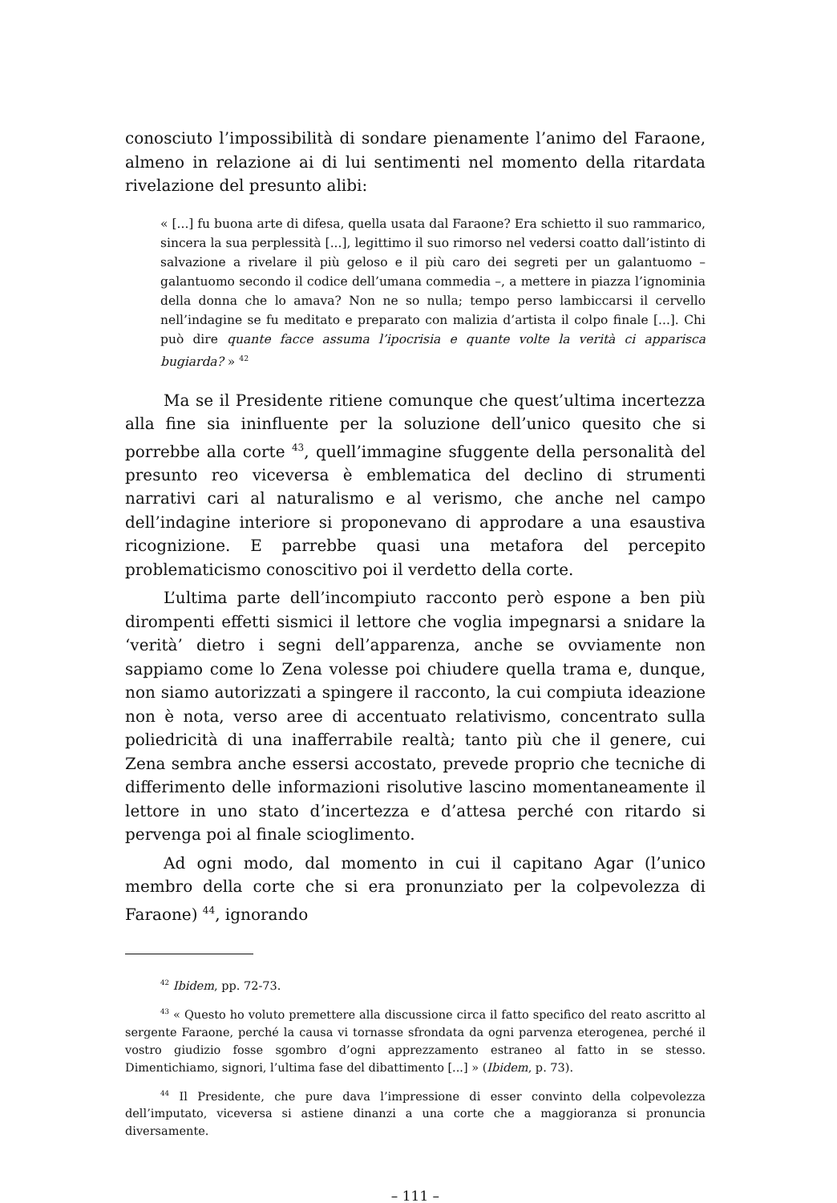conosciuto l’impossibilità di sondare pienamente l’animo del Faraone, almeno in relazione ai di lui sentimenti nel momento della ritardata rivelazione del presunto alibi:
« [...] fu buona arte di difesa, quella usata dal Faraone? Era schietto il suo rammarico, sincera la sua perplessità [...], legittimo il suo rimorso nel vedersi coatto dall’istinto di salvazione a rivelare il più geloso e il più caro dei segreti per un galantuomo – galantuomo secondo il codice dell’umana commedia –, a mettere in piazza l’ignominia della donna che lo amava? Non ne so nulla; tempo perso lambiccarsi il cervello nell’indagine se fu meditato e preparato con malizia d’artista il colpo finale [...]. Chi può dire quante facce assuma l’ipocrisia e quante volte la verità ci apparisca bugiarda? » <sup>42</sup>
Ma se il Presidente ritiene comunque che quest’ultima incertezza alla fine sia ininfluente per la soluzione dell’unico quesito che si porrebbe alla corte <sup>43</sup>, quell’immagine sfuggente della personalità del presunto reo viceversa è emblematica del declino di strumenti narrativi cari al naturalismo e al verismo, che anche nel campo dell’indagine interiore si proponevano di approdare a una esaustiva ricognizione. E parrebbe quasi una metafora del percepito problematicismo conoscitivo poi il verdetto della corte.
L’ultima parte dell’incompiuto racconto però espone a ben più dirompenti effetti sismici il lettore che voglia impegnarsi a snidare la ‘verità’ dietro i segni dell’apparenza, anche se ovviamente non sappiamo come lo Zena volesse poi chiudere quella trama e, dunque, non siamo autorizzati a spingere il racconto, la cui compiuta ideazione non è nota, verso aree di accentuato relativismo, concentrato sulla poliedricità di una inafferrabile realtà; tanto più che il genere, cui Zena sembra anche essersi accostato, prevede proprio che tecniche di differimento delle informazioni risolutive lascino momentaneamente il lettore in uno stato d’incertezza e d’attesa perché con ritardo si pervenga poi al finale scioglimento.
Ad ogni modo, dal momento in cui il capitano Agar (l’unico membro della corte che si era pronunziato per la colpevolezza di Faraone) <sup>44</sup>, ignorando
<sup>42</sup> Ibidem, pp. 72-73.
<sup>43</sup> « Questo ho voluto premettere alla discussione circa il fatto specifico del reato ascritto al sergente Faraone, perché la causa vi tornasse sfrondata da ogni parvenza eterogenea, perché il vostro giudizio fosse sgombro d’ogni apprezzamento estraneo al fatto in se stesso. Dimentichiamo, signori, l’ultima fase del dibattimento [...] » (Ibidem, p. 73).
<sup>44</sup> Il Presidente, che pure dava l’impressione di esser convinto della colpevolezza dell’imputato, viceversa si astiene dinanzi a una corte che a maggioranza si pronuncia diversamente.
– 111 –